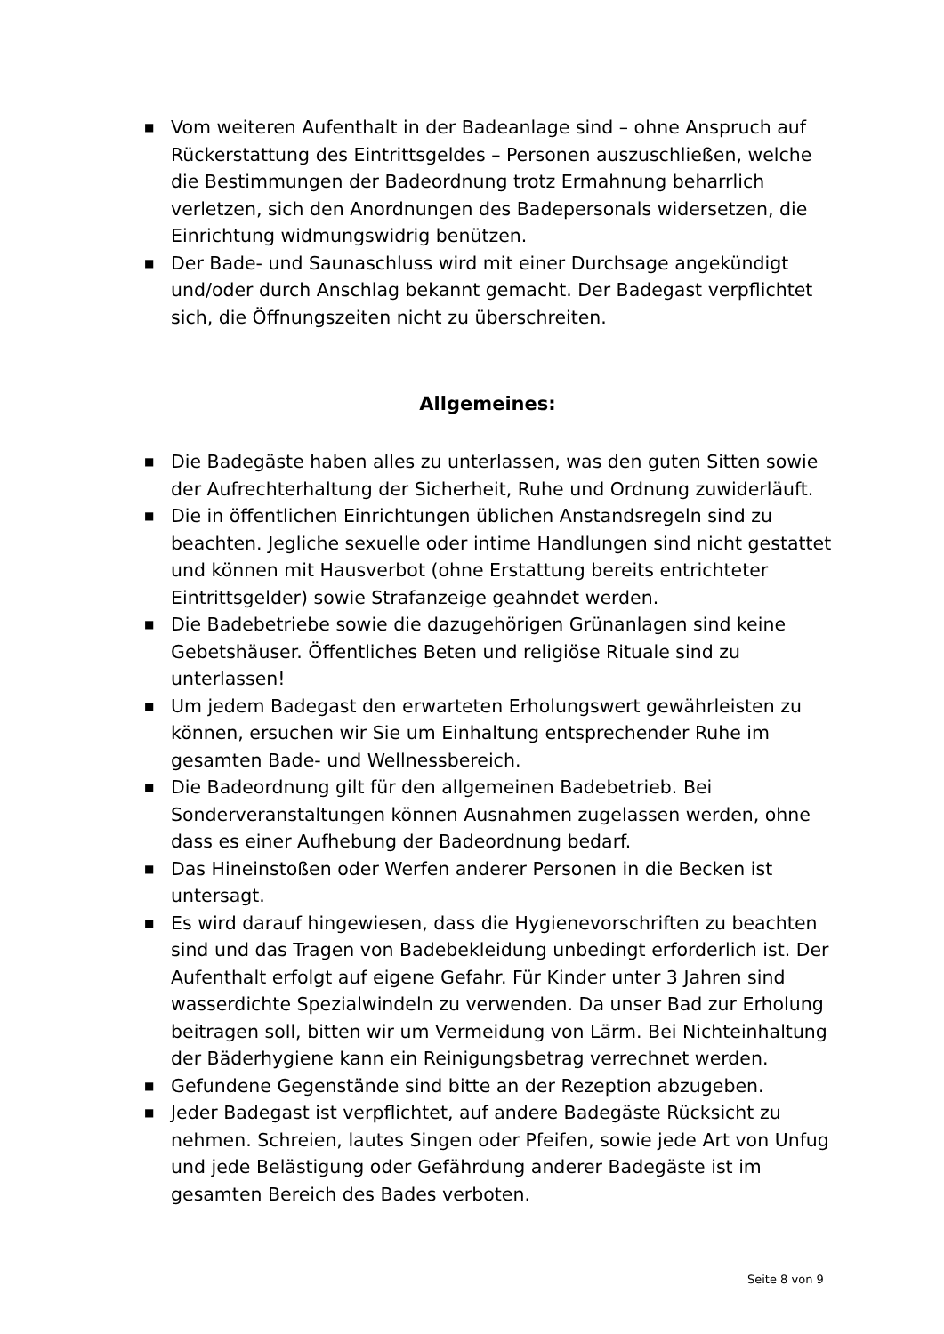■ Vom weiteren Aufenthalt in der Badeanlage sind – ohne Anspruch auf Rückerstattung des Eintrittsgeldes – Personen auszuschließen, welche die Bestimmungen der Badeordnung trotz Ermahnung beharrlich verletzen, sich den Anordnungen des Badepersonals widersetzen, die Einrichtung widmungswidrig benützen.
■ Der Bade- und Saunaschluss wird mit einer Durchsage angekündigt und/oder durch Anschlag bekannt gemacht. Der Badegast verpflichtet sich, die Öffnungszeiten nicht zu überschreiten.
Allgemeines:
■ Die Badegäste haben alles zu unterlassen, was den guten Sitten sowie der Aufrechterhaltung der Sicherheit, Ruhe und Ordnung zuwiderläuft.
■ Die in öffentlichen Einrichtungen üblichen Anstandsregeln sind zu beachten. Jegliche sexuelle oder intime Handlungen sind nicht gestattet und können mit Hausverbot (ohne Erstattung bereits entrichteter Eintrittsgelder) sowie Strafanzeige geahndet werden.
■ Die Badebetriebe sowie die dazugehörigen Grünanlagen sind keine Gebetshäuser. Öffentliches Beten und religiöse Rituale sind zu unterlassen!
■ Um jedem Badegast den erwarteten Erholungswert gewährleisten zu können, ersuchen wir Sie um Einhaltung entsprechender Ruhe im gesamten Bade- und Wellnessbereich.
■ Die Badeordnung gilt für den allgemeinen Badebetrieb. Bei Sonderveranstaltungen können Ausnahmen zugelassen werden, ohne dass es einer Aufhebung der Badeordnung bedarf.
■ Das Hineinstoßen oder Werfen anderer Personen in die Becken ist untersagt.
■ Es wird darauf hingewiesen, dass die Hygienevorschriften zu beachten sind und das Tragen von Badebekleidung unbedingt erforderlich ist. Der Aufenthalt erfolgt auf eigene Gefahr. Für Kinder unter 3 Jahren sind wasserdichte Spezialwindeln zu verwenden. Da unser Bad zur Erholung beitragen soll, bitten wir um Vermeidung von Lärm. Bei Nichteinhaltung der Bäderhygiene kann ein Reinigungsbetrag verrechnet werden.
■ Gefundene Gegenstände sind bitte an der Rezeption abzugeben.
■ Jeder Badegast ist verpflichtet, auf andere Badegäste Rücksicht zu nehmen. Schreien, lautes Singen oder Pfeifen, sowie jede Art von Unfug und jede Belästigung oder Gefährdung anderer Badegäste ist im gesamten Bereich des Bades verboten.
Seite 8 von 9